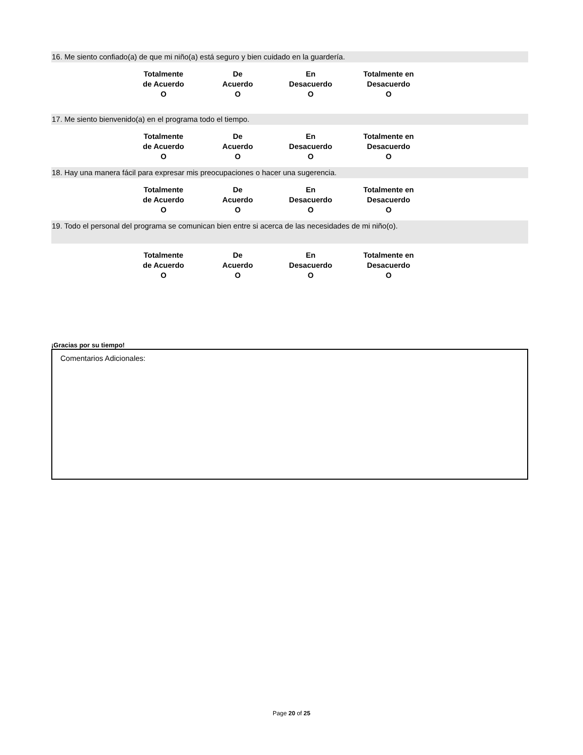16. Me siento confiado(a) de que mi niño(a) está seguro y bien cuidado en la guardería.
| Totalmente de Acuerdo O | De Acuerdo O | En Desacuerdo O | Totalmente en Desacuerdo O |
17. Me siento bienvenido(a) en el programa todo el tiempo.
| Totalmente de Acuerdo O | De Acuerdo O | En Desacuerdo O | Totalmente en Desacuerdo O |
18. Hay una manera fácil para expresar mis preocupaciones o hacer una sugerencia.
| Totalmente de Acuerdo O | De Acuerdo O | En Desacuerdo O | Totalmente en Desacuerdo O |
19. Todo el personal del programa se comunican bien entre si acerca de las necesidades de mi niño(o).
| Totalmente de Acuerdo O | De Acuerdo O | En Desacuerdo O | Totalmente en Desacuerdo O |
¡Gracias por su tiempo!
Comentarios Adicionales:
Page 20 of 25